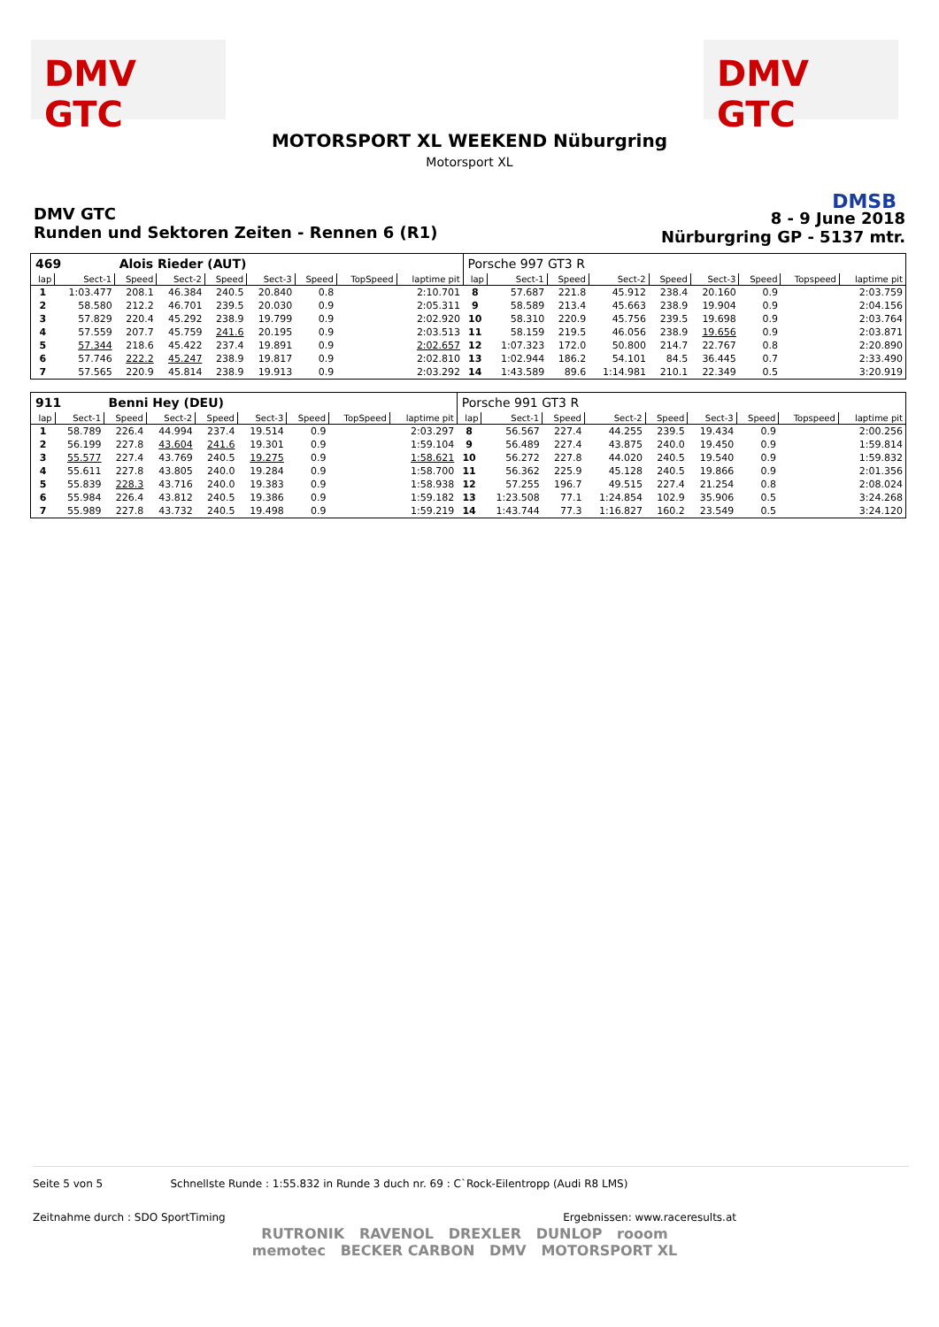DMV GTC DMV GTC
MOTORSPORT XL WEEKEND Nüburgring
Motorsport XL
DMSB
DMV GTC
Runden und Sektoren Zeiten - Rennen 6 (R1)
8 - 9 June 2018
Nürburgring GP - 5137 mtr.
| 469 | | Alois Rieder (AUT) | | | | | | | Porsche 997 GT3 R | | | | | | | | |
| lap | Sect-1 | Speed | Sect-2 | Speed | Sect-3 | Speed | TopSpeed | laptime pit | lap | Sect-1 | Speed | Sect-2 | Speed | Sect-3 | Speed | Topspeed | laptime pit |
| 1 | 1:03.477 | 208.1 | 46.384 | 240.5 | 20.840 | 0.8 | | 2:10.701 | 8 | 57.687 | 221.8 | 45.912 | 238.4 | 20.160 | 0.9 | | 2:03.759 |
| 2 | 58.580 | 212.2 | 46.701 | 239.5 | 20.030 | 0.9 | | 2:05.311 | 9 | 58.589 | 213.4 | 45.663 | 238.9 | 19.904 | 0.9 | | 2:04.156 |
| 3 | 57.829 | 220.4 | 45.292 | 238.9 | 19.799 | 0.9 | | 2:02.920 | 10 | 58.310 | 220.9 | 45.756 | 239.5 | 19.698 | 0.9 | | 2:03.764 |
| 4 | 57.559 | 207.7 | 45.759 | 241.6 | 20.195 | 0.9 | | 2:03.513 | 11 | 58.159 | 219.5 | 46.056 | 238.9 | 19.656 | 0.9 | | 2:03.871 |
| 5 | 57.344 | 218.6 | 45.422 | 237.4 | 19.891 | 0.9 | | 2:02.657 | 12 | 1:07.323 | 172.0 | 50.800 | 214.7 | 22.767 | 0.8 | | 2:20.890 |
| 6 | 57.746 | 222.2 | 45.247 | 238.9 | 19.817 | 0.9 | | 2:02.810 | 13 | 1:02.944 | 186.2 | 54.101 | 84.5 | 36.445 | 0.7 | | 2:33.490 |
| 7 | 57.565 | 220.9 | 45.814 | 238.9 | 19.913 | 0.9 | | 2:03.292 | 14 | 1:43.589 | 89.6 | 1:14.981 | 210.1 | 22.349 | 0.5 | | 3:20.919 |
| 911 | | Benni Hey (DEU) | | | | | | | Porsche 991 GT3 R | | | | | | | | |
| lap | Sect-1 | Speed | Sect-2 | Speed | Sect-3 | Speed | TopSpeed | laptime pit | lap | Sect-1 | Speed | Sect-2 | Speed | Sect-3 | Speed | Topspeed | laptime pit |
| 1 | 58.789 | 226.4 | 44.994 | 237.4 | 19.514 | 0.9 | | 2:03.297 | 8 | 56.567 | 227.4 | 44.255 | 239.5 | 19.434 | 0.9 | | 2:00.256 |
| 2 | 56.199 | 227.8 | 43.604 | 241.6 | 19.301 | 0.9 | | 1:59.104 | 9 | 56.489 | 227.4 | 43.875 | 240.0 | 19.450 | 0.9 | | 1:59.814 |
| 3 | 55.577 | 227.4 | 43.769 | 240.5 | 19.275 | 0.9 | | 1:58.621 | 10 | 56.272 | 227.8 | 44.020 | 240.5 | 19.540 | 0.9 | | 1:59.832 |
| 4 | 55.611 | 227.8 | 43.805 | 240.0 | 19.284 | 0.9 | | 1:58.700 | 11 | 56.362 | 225.9 | 45.128 | 240.5 | 19.866 | 0.9 | | 2:01.356 |
| 5 | 55.839 | 228.3 | 43.716 | 240.0 | 19.383 | 0.9 | | 1:58.938 | 12 | 57.255 | 196.7 | 49.515 | 227.4 | 21.254 | 0.8 | | 2:08.024 |
| 6 | 55.984 | 226.4 | 43.812 | 240.5 | 19.386 | 0.9 | | 1:59.182 | 13 | 1:23.508 | 77.1 | 1:24.854 | 102.9 | 35.906 | 0.5 | | 3:24.268 |
| 7 | 55.989 | 227.8 | 43.732 | 240.5 | 19.498 | 0.9 | | 1:59.219 | 14 | 1:43.744 | 77.3 | 1:16.827 | 160.2 | 23.549 | 0.5 | | 3:24.120 |
Seite 5 von 5 Schnellste Runde : 1:55.832 in Runde 3 duch nr. 69 : C`Rock-Eilentropp (Audi R8 LMS)
Zeitnahme durch : SDO SportTiming Ergebnissen: www.raceresults.at
RUTRONIK RAVENOL DREXLER DUNLOP rooom
memotec BECKER CARBON DMV MOTORSPORT XL